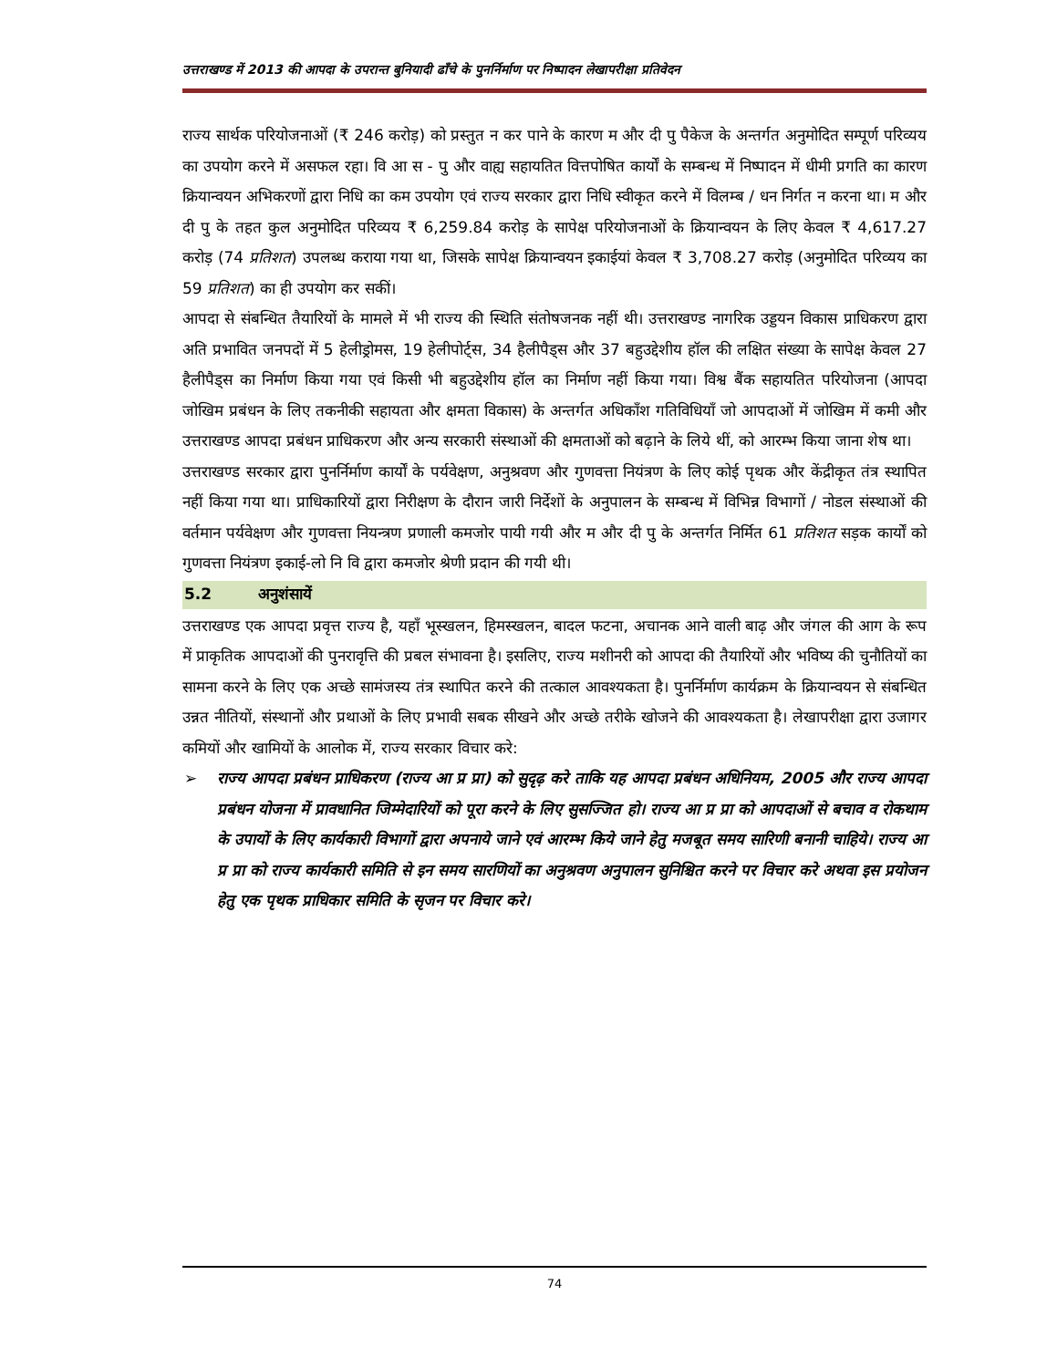उत्तराखण्ड में 2013 की आपदा के उपरान्त बुनियादी ढाँचे के पुनर्निर्माण पर निष्पादन लेखापरीक्षा प्रतिवेदन
राज्य सार्थक परियोजनाओं (₹ 246 करोड़) को प्रस्तुत न कर पाने के कारण म और दी पु पैकेज के अन्तर्गत अनुमोदित सम्पूर्ण परिव्यय का उपयोग करने में असफल रहा। वि आ स - पु और वाह्य सहायतित वित्तपोषित कार्यों के सम्बन्ध में निष्पादन में धीमी प्रगति का कारण क्रियान्वयन अभिकरणों द्वारा निधि का कम उपयोग एवं राज्य सरकार द्वारा निधि स्वीकृत करने में विलम्ब / धन निर्गत न करना था। म और दी पु के तहत कुल अनुमोदित परिव्यय ₹ 6,259.84 करोड़ के सापेक्ष परियोजनाओं के क्रियान्वयन के लिए केवल ₹ 4,617.27 करोड़ (74 प्रतिशत) उपलब्ध कराया गया था, जिसके सापेक्ष क्रियान्वयन इकाईयां केवल ₹ 3,708.27 करोड़ (अनुमोदित परिव्यय का 59 प्रतिशत) का ही उपयोग कर सकीं।
आपदा से संबन्धित तैयारियों के मामले में भी राज्य की स्थिति संतोषजनक नहीं थी। उत्तराखण्ड नागरिक उड्डयन विकास प्राधिकरण द्वारा अति प्रभावित जनपदों में 5 हेलीड्रोमस, 19 हेलीपोर्ट्स, 34 हैलीपैड्स और 37 बहुउद्देशीय हॉल की लक्षित संख्या के सापेक्ष केवल 27 हैलीपैड्स का निर्माण किया गया एवं किसी भी बहुउद्देशीय हॉल का निर्माण नहीं किया गया। विश्व बैंक सहायतित परियोजना (आपदा जोखिम प्रबंधन के लिए तकनीकी सहायता और क्षमता विकास) के अन्तर्गत अधिकाँश गतिविधियाँ जो आपदाओं में जोखिम में कमी और उत्तराखण्ड आपदा प्रबंधन प्राधिकरण और अन्य सरकारी संस्थाओं की क्षमताओं को बढ़ाने के लिये थीं, को आरम्भ किया जाना शेष था।
उत्तराखण्ड सरकार द्वारा पुनर्निर्माण कार्यों के पर्यवेक्षण, अनुश्रवण और गुणवत्ता नियंत्रण के लिए कोई पृथक और केंद्रीकृत तंत्र स्थापित नहीं किया गया था। प्राधिकारियों द्वारा निरीक्षण के दौरान जारी निर्देशों के अनुपालन के सम्बन्ध में विभिन्न विभागों / नोडल संस्थाओं की वर्तमान पर्यवेक्षण और गुणवत्ता नियन्त्रण प्रणाली कमजोर पायी गयी और म और दी पु के अन्तर्गत निर्मित 61 प्रतिशत सड़क कार्यों को गुणवत्ता नियंत्रण इकाई-लो नि वि द्वारा कमजोर श्रेणी प्रदान की गयी थी।
5.2 अनुशंसायें
उत्तराखण्ड एक आपदा प्रवृत्त राज्य है, यहाँ भूस्खलन, हिमस्खलन, बादल फटना, अचानक आने वाली बाढ़ और जंगल की आग के रूप में प्राकृतिक आपदाओं की पुनरावृत्ति की प्रबल संभावना है। इसलिए, राज्य मशीनरी को आपदा की तैयारियों और भविष्य की चुनौतियों का सामना करने के लिए एक अच्छे सामंजस्य तंत्र स्थापित करने की तत्काल आवश्यकता है। पुनर्निर्माण कार्यक्रम के क्रियान्वयन से संबन्धित उन्नत नीतियों, संस्थानों और प्रथाओं के लिए प्रभावी सबक सीखने और अच्छे तरीके खोजने की आवश्यकता है। लेखापरीक्षा द्वारा उजागर कमियों और खामियों के आलोक में, राज्य सरकार विचार करे:
➢ राज्य आपदा प्रबंधन प्राधिकरण (राज्य आ प्र प्रा) को सुदृढ़ करे ताकि यह आपदा प्रबंधन अधिनियम, 2005 और राज्य आपदा प्रबंधन योजना में प्रावधानित जिम्मेदारियों को पूरा करने के लिए सुसज्जित हो। राज्य आ प्र प्रा को आपदाओं से बचाव व रोकथाम के उपायों के लिए कार्यकारी विभागों द्वारा अपनाये जाने एवं आरम्भ किये जाने हेतु मजबूत समय सारिणी बनानी चाहिये। राज्य आ प्र प्रा को राज्य कार्यकारी समिति से इन समय सारणियों का अनुश्रवण अनुपालन सुनिश्चित करने पर विचार करे अथवा इस प्रयोजन हेतु एक पृथक प्राधिकार समिति के सृजन पर विचार करे।
74